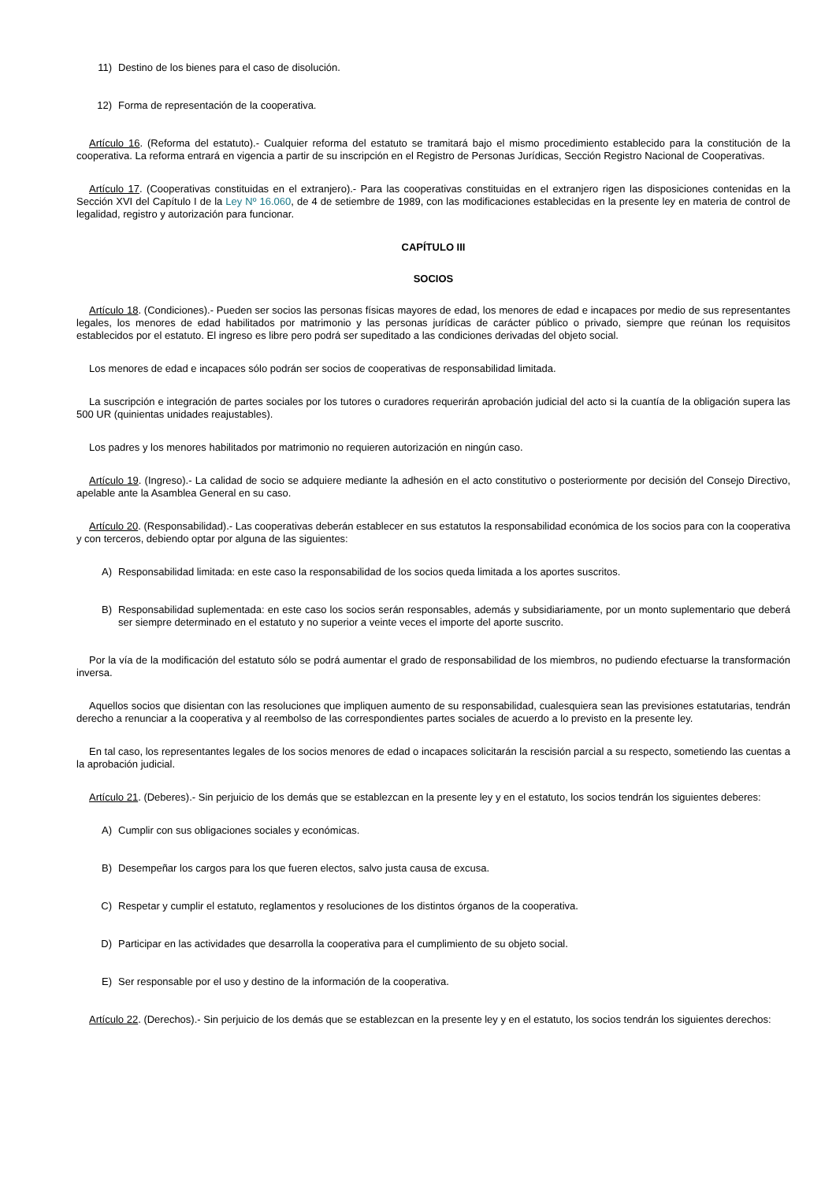11) Destino de los bienes para el caso de disolución.
12) Forma de representación de la cooperativa.
Artículo 16. (Reforma del estatuto).- Cualquier reforma del estatuto se tramitará bajo el mismo procedimiento establecido para la constitución de la cooperativa. La reforma entrará en vigencia a partir de su inscripción en el Registro de Personas Jurídicas, Sección Registro Nacional de Cooperativas.
Artículo 17. (Cooperativas constituidas en el extranjero).- Para las cooperativas constituidas en el extranjero rigen las disposiciones contenidas en la Sección XVI del Capítulo I de la Ley Nº 16.060, de 4 de setiembre de 1989, con las modificaciones establecidas en la presente ley en materia de control de legalidad, registro y autorización para funcionar.
CAPÍTULO III
SOCIOS
Artículo 18. (Condiciones).- Pueden ser socios las personas físicas mayores de edad, los menores de edad e incapaces por medio de sus representantes legales, los menores de edad habilitados por matrimonio y las personas jurídicas de carácter público o privado, siempre que reúnan los requisitos establecidos por el estatuto. El ingreso es libre pero podrá ser supeditado a las condiciones derivadas del objeto social.
Los menores de edad e incapaces sólo podrán ser socios de cooperativas de responsabilidad limitada.
La suscripción e integración de partes sociales por los tutores o curadores requerirán aprobación judicial del acto si la cuantía de la obligación supera las 500 UR (quinientas unidades reajustables).
Los padres y los menores habilitados por matrimonio no requieren autorización en ningún caso.
Artículo 19. (Ingreso).- La calidad de socio se adquiere mediante la adhesión en el acto constitutivo o posteriormente por decisión del Consejo Directivo, apelable ante la Asamblea General en su caso.
Artículo 20. (Responsabilidad).- Las cooperativas deberán establecer en sus estatutos la responsabilidad económica de los socios para con la cooperativa y con terceros, debiendo optar por alguna de las siguientes:
A) Responsabilidad limitada: en este caso la responsabilidad de los socios queda limitada a los aportes suscritos.
B) Responsabilidad suplementada: en este caso los socios serán responsables, además y subsidiariamente, por un monto suplementario que deberá ser siempre determinado en el estatuto y no superior a veinte veces el importe del aporte suscrito.
Por la vía de la modificación del estatuto sólo se podrá aumentar el grado de responsabilidad de los miembros, no pudiendo efectuarse la transformación inversa.
Aquellos socios que disientan con las resoluciones que impliquen aumento de su responsabilidad, cualesquiera sean las previsiones estatutarias, tendrán derecho a renunciar a la cooperativa y al reembolso de las correspondientes partes sociales de acuerdo a lo previsto en la presente ley.
En tal caso, los representantes legales de los socios menores de edad o incapaces solicitarán la rescisión parcial a su respecto, sometiendo las cuentas a la aprobación judicial.
Artículo 21. (Deberes).- Sin perjuicio de los demás que se establezcan en la presente ley y en el estatuto, los socios tendrán los siguientes deberes:
A) Cumplir con sus obligaciones sociales y económicas.
B) Desempeñar los cargos para los que fueren electos, salvo justa causa de excusa.
C) Respetar y cumplir el estatuto, reglamentos y resoluciones de los distintos órganos de la cooperativa.
D) Participar en las actividades que desarrolla la cooperativa para el cumplimiento de su objeto social.
E) Ser responsable por el uso y destino de la información de la cooperativa.
Artículo 22. (Derechos).- Sin perjuicio de los demás que se establezcan en la presente ley y en el estatuto, los socios tendrán los siguientes derechos: